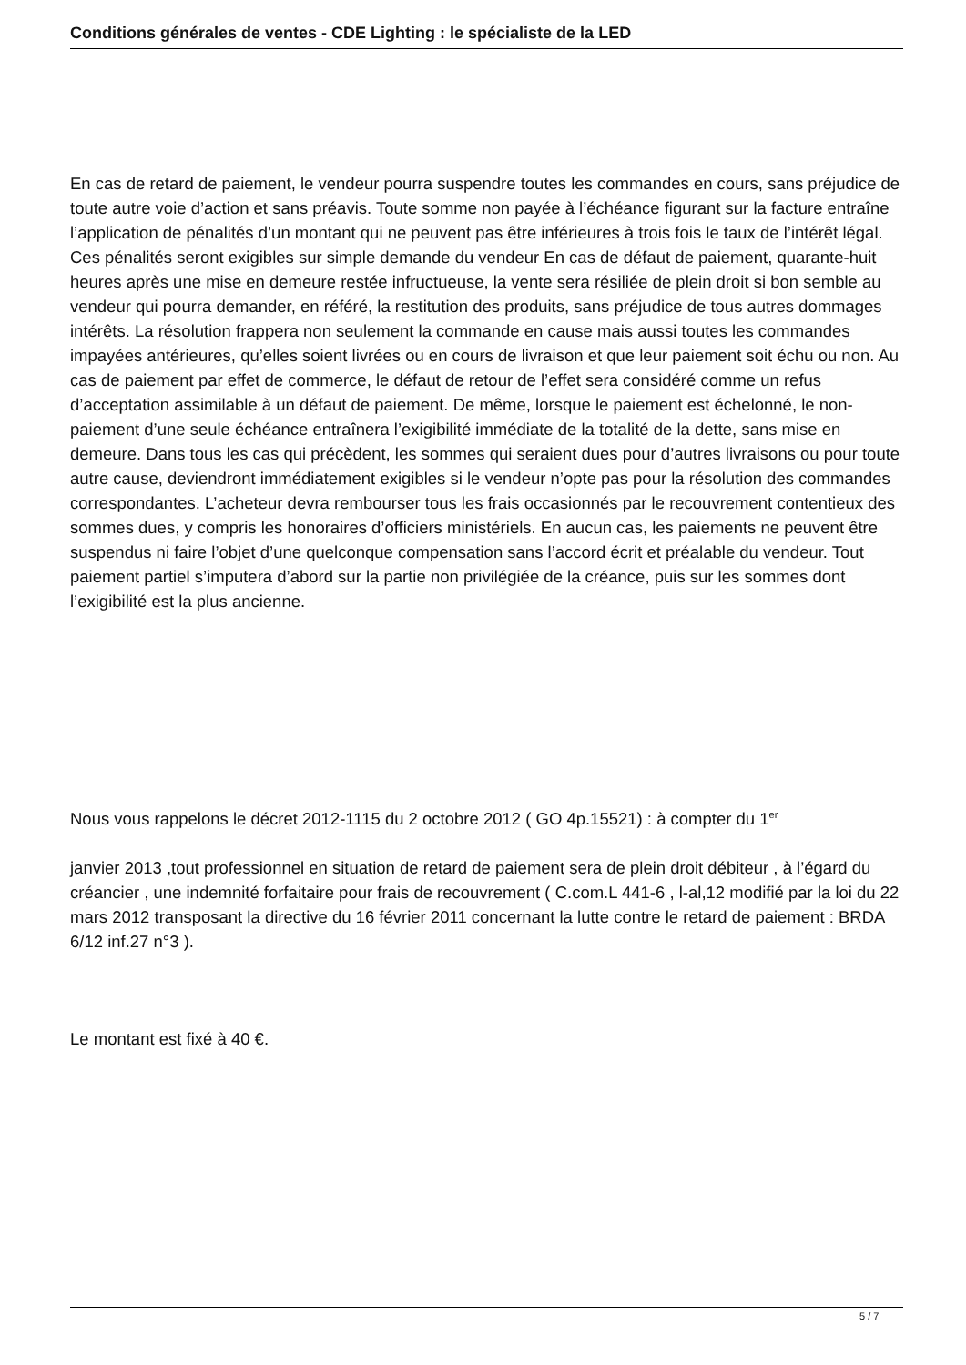Conditions générales de ventes - CDE Lighting : le spécialiste de la LED
En cas de retard de paiement, le vendeur pourra suspendre toutes les commandes en cours, sans préjudice de toute autre voie d’action et sans préavis. Toute somme non payée à l’échéance figurant sur la facture entraîne l’application de pénalités d’un montant qui ne peuvent pas être inférieures à trois fois le taux de l’intérêt légal. Ces pénalités seront exigibles sur simple demande du vendeur En cas de défaut de paiement, quarante-huit heures après une mise en demeure restée infructueuse, la vente sera résiliée de plein droit si bon semble au vendeur qui pourra demander, en référé, la restitution des produits, sans préjudice de tous autres dommages intérêts. La résolution frappera non seulement la commande en cause mais aussi toutes les commandes impayées antérieures, qu’elles soient livrées ou en cours de livraison et que leur paiement soit échu ou non. Au cas de paiement par effet de commerce, le défaut de retour de l’effet sera considéré comme un refus d’acceptation assimilable à un défaut de paiement. De même, lorsque le paiement est échelonné, le non-paiement d’une seule échéance entraînera l’exigibilité immédiate de la totalité de la dette, sans mise en demeure. Dans tous les cas qui précèdent, les sommes qui seraient dues pour d’autres livraisons ou pour toute autre cause, deviendront immédiatement exigibles si le vendeur n’opte pas pour la résolution des commandes correspondantes. L’acheteur devra rembourser tous les frais occasionnés par le recouvrement contentieux des sommes dues, y compris les honoraires d’officiers ministériels. En aucun cas, les paiements ne peuvent être suspendus ni faire l’objet d’une quelconque compensation sans l’accord écrit et préalable du vendeur. Tout paiement partiel s’imputera d’abord sur la partie non privilégiée de la créance, puis sur les sommes dont l’exigibilité est la plus ancienne.
Nous vous rappelons le décret 2012-1115 du 2 octobre 2012 ( GO 4p.15521) : à compter du 1<sup>er</sup>
janvier 2013 ,tout professionnel en situation de retard de paiement sera de plein droit débiteur , à l’égard du créancier , une indemnité forfaitaire pour frais de recouvrement ( C.com.L 441-6 , l-al,12 modifié par la loi du 22 mars 2012 transposant la directive du 16 février 2011 concernant la lutte contre le retard de paiement : BRDA 6/12 inf.27 n°3 ).
Le montant est fixé à 40 €.
5 / 7